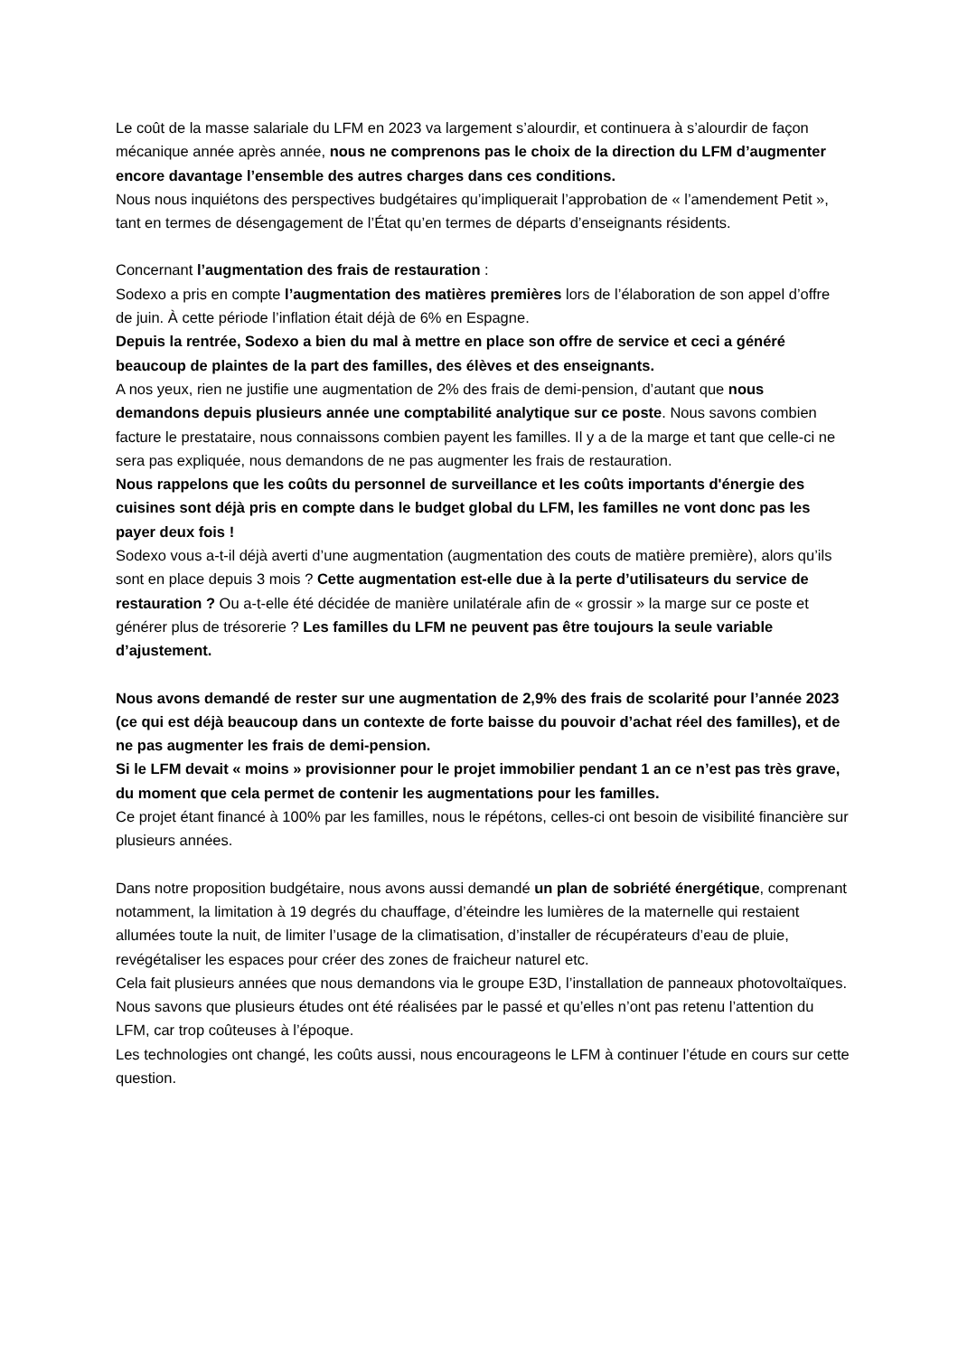Le coût de la masse salariale du LFM en 2023 va largement s’alourdir, et continuera à s’alourdir de façon mécanique année après année, nous ne comprenons pas le choix de la direction du LFM d’augmenter encore davantage l’ensemble des autres charges dans ces conditions.
Nous nous inquiétons des perspectives budgétaires qu’impliquerait l’approbation de « l’amendement Petit », tant en termes de désengagement de l’État qu’en termes de départs d’enseignants résidents.
Concernant l’augmentation des frais de restauration :
Sodexo a pris en compte l’augmentation des matières premières lors de l’élaboration de son appel d’offre de juin. À cette période l’inflation était déjà de 6% en Espagne.
Depuis la rentrée, Sodexo a bien du mal à mettre en place son offre de service et ceci a généré beaucoup de plaintes de la part des familles, des élèves et des enseignants.
A nos yeux, rien ne justifie une augmentation de 2% des frais de demi-pension, d’autant que nous demandons depuis plusieurs année une comptabilité analytique sur ce poste. Nous savons combien facture le prestataire, nous connaissons combien payent les familles. Il y a de la marge et tant que celle-ci ne sera pas expliquée, nous demandons de ne pas augmenter les frais de restauration.
Nous rappelons que les coûts du personnel de surveillance et les coûts importants d'énergie des cuisines sont déjà pris en compte dans le budget global du LFM, les familles ne vont donc pas les payer deux fois !
Sodexo vous a-t-il déjà averti d’une augmentation (augmentation des couts de matière première), alors qu’ils sont en place depuis 3 mois ? Cette augmentation est-elle due à la perte d’utilisateurs du service de restauration ? Ou a-t-elle été décidée de manière unilatérale afin de « grossir » la marge sur ce poste et générer plus de trésorerie ? Les familles du LFM ne peuvent pas être toujours la seule variable d’ajustement.
Nous avons demandé de rester sur une augmentation de 2,9% des frais de scolarité pour l’année 2023 (ce qui est déjà beaucoup dans un contexte de forte baisse du pouvoir d’achat réel des familles), et de ne pas augmenter les frais de demi-pension.
Si le LFM devait « moins » provisionner pour le projet immobilier pendant 1 an ce n’est pas très grave, du moment que cela permet de contenir les augmentations pour les familles.
Ce projet étant financé à 100% par les familles, nous le répétons, celles-ci ont besoin de visibilité financière sur plusieurs années.
Dans notre proposition budgétaire, nous avons aussi demandé un plan de sobriété énergétique, comprenant notamment, la limitation à 19 degrés du chauffage, d’éteindre les lumières de la maternelle qui restaient allumées toute la nuit, de limiter l’usage de la climatisation, d’installer de récupérateurs d’eau de pluie, revégétaliser les espaces pour créer des zones de fraicheur naturel etc.
Cela fait plusieurs années que nous demandons via le groupe E3D, l’installation de panneaux photovoltaïques. Nous savons que plusieurs études ont été réalisées par le passé et qu’elles n’ont pas retenu l’attention du LFM, car trop coûteuses à l’époque.
Les technologies ont changé, les coûts aussi, nous encourageons le LFM à continuer l’étude en cours sur cette question.